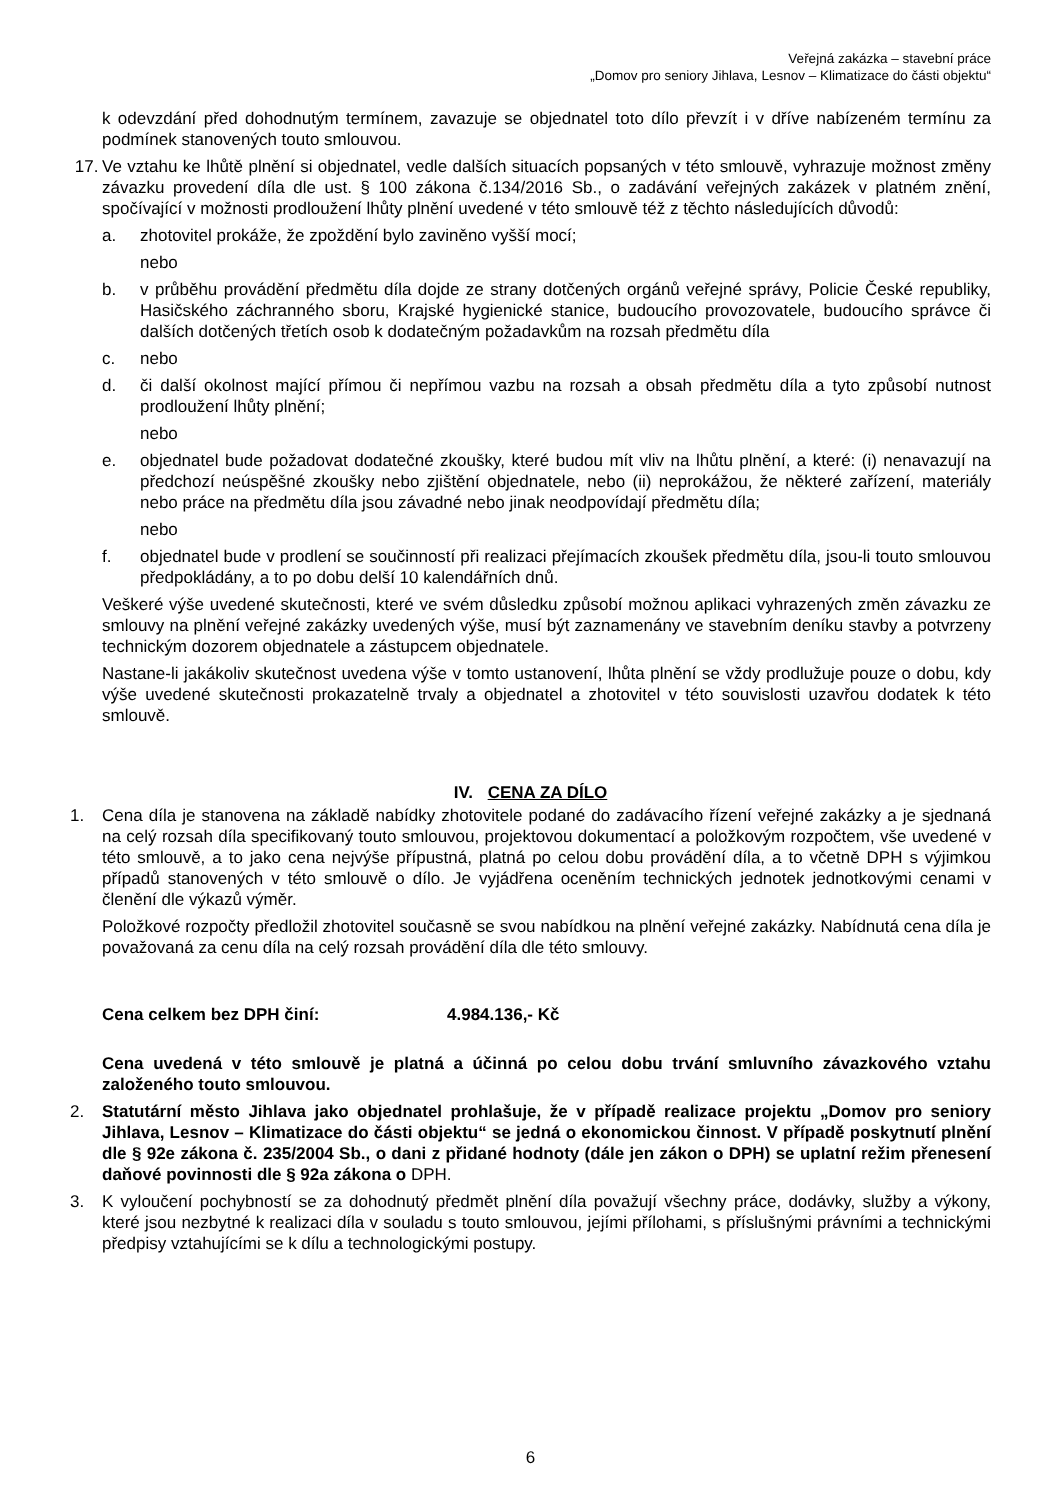Veřejná zakázka – stavební práce
„Domov pro seniory Jihlava, Lesnov – Klimatizace do části objektu“
k odevzdání před dohodnutým termínem, zavazuje se objednatel toto dílo převzít i v dříve nabízeném termínu za podmínek stanovených touto smlouvou.
17. Ve vztahu ke lhůtě plnění si objednatel, vedle dalších situacích popsaných v této smlouvě, vyhrazuje možnost změny závazku provedení díla dle ust. § 100 zákona č.134/2016 Sb., o zadávání veřejných zakázek v platném znění, spočívající v možnosti prodloužení lhůty plnění uvedené v této smlouvě též z těchto následujících důvodů:
a. zhotovitel prokáže, že zpoždění bylo zaviněno vyšší mocí;
nebo
b. v průběhu provádění předmětu díla dojde ze strany dotčených orgánů veřejné správy, Policie České republiky, Hasičského záchranného sboru, Krajské hygienické stanice, budoucího provozovatele, budoucího správce či dalších dotčených třetích osob k dodatečným požadavkům na rozsah předmětu díla
c. nebo
d. či další okolnost mající přímou či nepřímou vazbu na rozsah a obsah předmětu díla a tyto způsobí nutnost prodloužení lhůty plnění;
nebo
e. objednatel bude požadovat dodatečné zkoušky, které budou mít vliv na lhůtu plnění, a které: (i) nenavazují na předchozí neúspěšné zkoušky nebo zjištění objednatele, nebo (ii) neprokážou, že některé zařízení, materiály nebo práce na předmětu díla jsou závadné nebo jinak neodpovídají předmětu díla;
nebo
f. objednatel bude v prodlení se součinností při realizaci přejímacích zkoušek předmětu díla, jsou-li touto smlouvou předpokládány, a to po dobu delší 10 kalendářních dnů.
Veškeré výše uvedené skutečnosti, které ve svém důsledku způsobí možnou aplikaci vyhrazených změn závazku ze smlouvy na plnění veřejné zakázky uvedených výše, musí být zaznamenány ve stavebním deníku stavby a potvrzeny technickým dozorem objednatele a zástupcem objednatele.
Nastane-li jakákoliv skutečnost uvedena výše v tomto ustanovení, lhůta plnění se vždy prodlužuje pouze o dobu, kdy výše uvedené skutečnosti prokazatelně trvaly a objednatel a zhotovitel v této souvislosti uzavřou dodatek k této smlouvě.
IV. CENA ZA DÍLO
1. Cena díla je stanovena na základě nabídky zhotovitele podané do zadávacího řízení veřejné zakázky a je sjednaná na celý rozsah díla specifikovaný touto smlouvou, projektovou dokumentací a položkovým rozpočtem, vše uvedené v této smlouvě, a to jako cena nejvýše přípustná, platná po celou dobu provádění díla, a to včetně DPH s výjimkou případů stanovených v této smlouvě o dílo. Je vyjádřena oceněním technických jednotek jednotkovými cenami v členění dle výkazů výměr.
Položkové rozpočty předložil zhotovitel současně se svou nabídkou na plnění veřejné zakázky. Nabídnutá cena díla je považovaná za cenu díla na celý rozsah provádění díla dle této smlouvy.
Cena celkem bez DPH činí: 4.984.136,- Kč
Cena uvedená v této smlouvě je platná a účinná po celou dobu trvání smluvního závazkového vztahu založeného touto smlouvou.
2. Statutární město Jihlava jako objednatel prohlašuje, že v případě realizace projektu „Domov pro seniory Jihlava, Lesnov – Klimatizace do části objektu“ se jedná o ekonomickou činnost. V případě poskytnutí plnění dle § 92e zákona č. 235/2004 Sb., o dani z přidané hodnoty (dále jen zákon o DPH) se uplatní režim přenesení daňové povinnosti dle § 92a zákona o DPH.
3. K vyloučení pochybností se za dohodnutý předmět plnění díla považují všechny práce, dodávky, služby a výkony, které jsou nezbytné k realizaci díla v souladu s touto smlouvou, jejími přílohami, s příslušnými právními a technickými předpisy vztahujícími se k dílu a technologickými postupy.
6